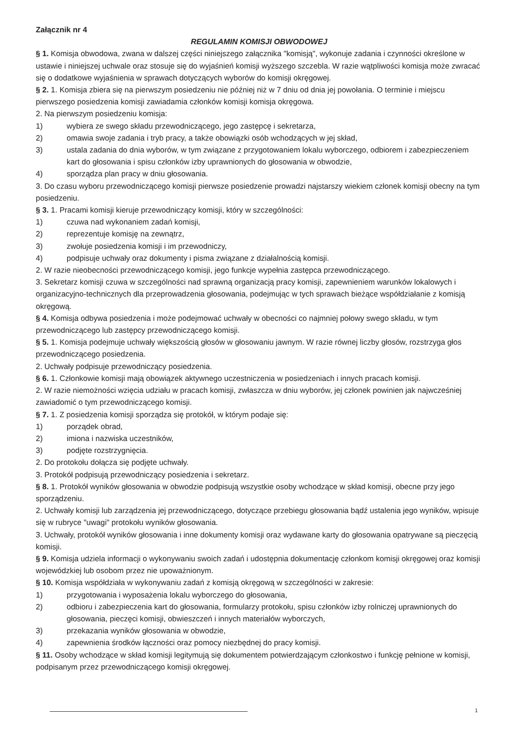Załącznik nr 4
REGULAMIN KOMISJI OBWODOWEJ
§ 1. Komisja obwodowa, zwana w dalszej części niniejszego załącznika "komisją", wykonuje zadania i czynności określone w ustawie i niniejszej uchwale oraz stosuje się do wyjaśnień komisji wyższego szczebla. W razie wątpliwości komisja może zwracać się o dodatkowe wyjaśnienia w sprawach dotyczących wyborów do komisji okręgowej.
§ 2. 1. Komisja zbiera się na pierwszym posiedzeniu nie później niż w 7 dniu od dnia jej powołania. O terminie i miejscu pierwszego posiedzenia komisji zawiadamia członków komisji komisja okręgowa.
2. Na pierwszym posiedzeniu komisja:
1) wybiera ze swego składu przewodniczącego, jego zastępcę i sekretarza,
2) omawia swoje zadania i tryb pracy, a także obowiązki osób wchodzących w jej skład,
3) ustala zadania do dnia wyborów, w tym związane z przygotowaniem lokalu wyborczego, odbiorem i zabezpieczeniem kart do głosowania i spisu członków izby uprawnionych do głosowania w obwodzie,
4) sporządza plan pracy w dniu głosowania.
3. Do czasu wyboru przewodniczącego komisji pierwsze posiedzenie prowadzi najstarszy wiekiem członek komisji obecny na tym posiedzeniu.
§ 3. 1. Pracami komisji kieruje przewodniczący komisji, który w szczególności:
1) czuwa nad wykonaniem zadań komisji,
2) reprezentuje komisję na zewnątrz,
3) zwołuje posiedzenia komisji i im przewodniczy,
4) podpisuje uchwały oraz dokumenty i pisma związane z działalnością komisji.
2. W razie nieobecności przewodniczącego komisji, jego funkcje wypełnia zastępca przewodniczącego.
3. Sekretarz komisji czuwa w szczególności nad sprawną organizacją pracy komisji, zapewnieniem warunków lokalowych i organizacyjno-technicznych dla przeprowadzenia głosowania, podejmując w tych sprawach bieżące współdziałanie z komisją okręgową.
§ 4. Komisja odbywa posiedzenia i może podejmować uchwały w obecności co najmniej połowy swego składu, w tym przewodniczącego lub zastępcy przewodniczącego komisji.
§ 5. 1. Komisja podejmuje uchwały większością głosów w głosowaniu jawnym. W razie równej liczby głosów, rozstrzyga głos przewodniczącego posiedzenia.
2. Uchwały podpisuje przewodniczący posiedzenia.
§ 6. 1. Członkowie komisji mają obowiązek aktywnego uczestniczenia w posiedzeniach i innych pracach komisji.
2. W razie niemożności wzięcia udziału w pracach komisji, zwłaszcza w dniu wyborów, jej członek powinien jak najwcześniej zawiadomić o tym przewodniczącego komisji.
§ 7. 1. Z posiedzenia komisji sporządza się protokół, w którym podaje się:
1) porządek obrad,
2) imiona i nazwiska uczestników,
3) podjęte rozstrzygnięcia.
2. Do protokołu dołącza się podjęte uchwały.
3. Protokół podpisują przewodniczący posiedzenia i sekretarz.
§ 8. 1. Protokół wyników głosowania w obwodzie podpisują wszystkie osoby wchodzące w skład komisji, obecne przy jego sporządzeniu.
2. Uchwały komisji lub zarządzenia jej przewodniczącego, dotyczące przebiegu głosowania bądź ustalenia jego wyników, wpisuje się w rubryce "uwagi" protokołu wyników głosowania.
3. Uchwały, protokół wyników głosowania i inne dokumenty komisji oraz wydawane karty do głosowania opatrywane są pieczęcią komisji.
§ 9. Komisja udziela informacji o wykonywaniu swoich zadań i udostępnia dokumentację członkom komisji okręgowej oraz komisji wojewódzkiej lub osobom przez nie upoważnionym.
§ 10. Komisja współdziała w wykonywaniu zadań z komisją okręgową w szczególności w zakresie:
1) przygotowania i wyposażenia lokalu wyborczego do głosowania,
2) odbioru i zabezpieczenia kart do głosowania, formularzy protokołu, spisu członków izby rolniczej uprawnionych do głosowania, pieczęci komisji, obwieszczeń i innych materiałów wyborczych,
3) przekazania wyników głosowania w obwodzie,
4) zapewnienia środków łączności oraz pomocy niezbędnej do pracy komisji.
§ 11. Osoby wchodzące w skład komisji legitymują się dokumentem potwierdzającym członkostwo i funkcję pełnione w komisji, podpisanym przez przewodniczącego komisji okręgowej.
1